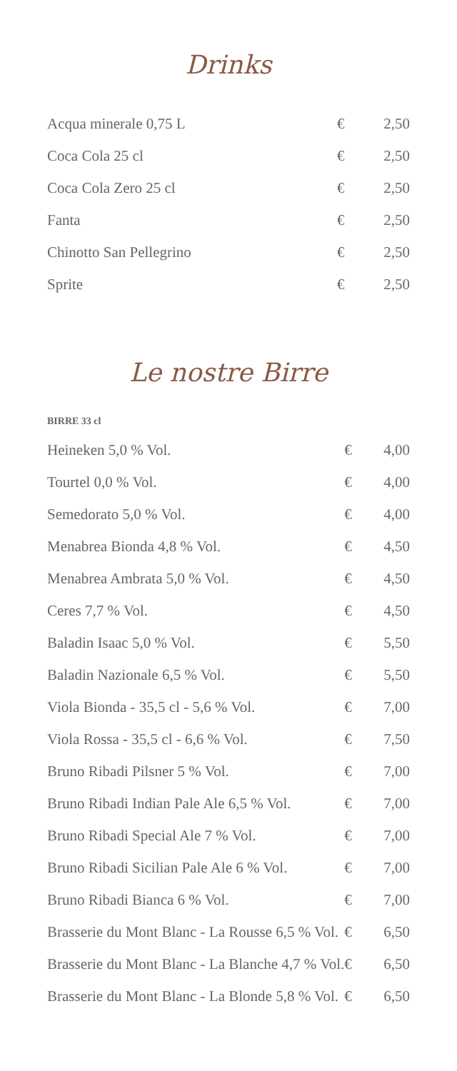Drinks
| Acqua minerale 0,75 L | € | 2,50 |
| Coca Cola 25 cl | € | 2,50 |
| Coca Cola Zero 25 cl | € | 2,50 |
| Fanta | € | 2,50 |
| Chinotto San Pellegrino | € | 2,50 |
| Sprite | € | 2,50 |
Le nostre Birre
BIRRE 33 cl
| Heineken 5,0 % Vol. | € | 4,00 |
| Tourtel 0,0 % Vol. | € | 4,00 |
| Semedorato 5,0 % Vol. | € | 4,00 |
| Menabrea Bionda 4,8 % Vol. | € | 4,50 |
| Menabrea Ambrata 5,0 % Vol. | € | 4,50 |
| Ceres 7,7 % Vol. | € | 4,50 |
| Baladin Isaac 5,0 % Vol. | € | 5,50 |
| Baladin Nazionale 6,5 % Vol. | € | 5,50 |
| Viola Bionda - 35,5 cl - 5,6 % Vol. | € | 7,00 |
| Viola Rossa - 35,5 cl - 6,6 % Vol. | € | 7,50 |
| Bruno Ribadi Pilsner 5 % Vol. | € | 7,00 |
| Bruno Ribadi Indian Pale Ale 6,5 % Vol. | € | 7,00 |
| Bruno Ribadi Special Ale 7 % Vol. | € | 7,00 |
| Bruno Ribadi Sicilian Pale Ale 6 % Vol. | € | 7,00 |
| Bruno Ribadi Bianca 6 % Vol. | € | 7,00 |
| Brasserie du Mont Blanc - La Rousse 6,5 % Vol. | € | 6,50 |
| Brasserie du Mont Blanc - La Blanche 4,7 % Vol. | € | 6,50 |
| Brasserie du Mont Blanc - La Blonde 5,8 % Vol. | € | 6,50 |